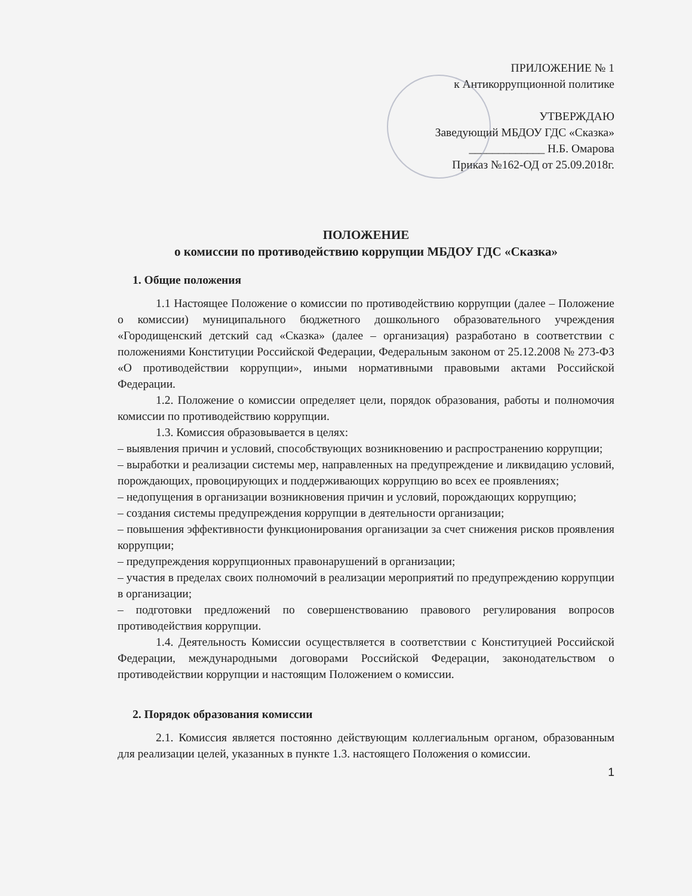ПРИЛОЖЕНИЕ № 1
к Антикоррупционной политике
УТВЕРЖДАЮ
Заведующий МБДОУ ГДС «Сказка»
_____________ Н.Б. Омарова
Приказ №162-ОД от 25.09.2018г.
ПОЛОЖЕНИЕ
о комиссии по противодействию коррупции МБДОУ ГДС «Сказка»
1. Общие положения
1.1 Настоящее Положение о комиссии по противодействию коррупции (далее – Положение о комиссии) муниципального бюджетного дошкольного образовательного учреждения «Городищенский детский сад «Сказка» (далее – организация) разработано в соответствии с положениями Конституции Российской Федерации, Федеральным законом от 25.12.2008 № 273-ФЗ «О противодействии коррупции», иными нормативными правовыми актами Российской Федерации.
1.2. Положение о комиссии определяет цели, порядок образования, работы и полномочия комиссии по противодействию коррупции.
1.3. Комиссия образовывается в целях:
– выявления причин и условий, способствующих возникновению и распространению коррупции;
– выработки и реализации системы мер, направленных на предупреждение и ликвидацию условий, порождающих, провоцирующих и поддерживающих коррупцию во всех ее проявлениях;
– недопущения в организации возникновения причин и условий, порождающих коррупцию;
– создания системы предупреждения коррупции в деятельности организации;
– повышения эффективности функционирования организации за счет снижения рисков проявления коррупции;
– предупреждения коррупционных правонарушений в организации;
– участия в пределах своих полномочий в реализации мероприятий по предупреждению коррупции в организации;
– подготовки предложений по совершенствованию правового регулирования вопросов противодействия коррупции.
1.4. Деятельность Комиссии осуществляется в соответствии с Конституцией Российской Федерации, международными договорами Российской Федерации, законодательством о противодействии коррупции и настоящим Положением о комиссии.
2. Порядок образования комиссии
2.1. Комиссия является постоянно действующим коллегиальным органом, образованным для реализации целей, указанных в пункте 1.3. настоящего Положения о комиссии.
1